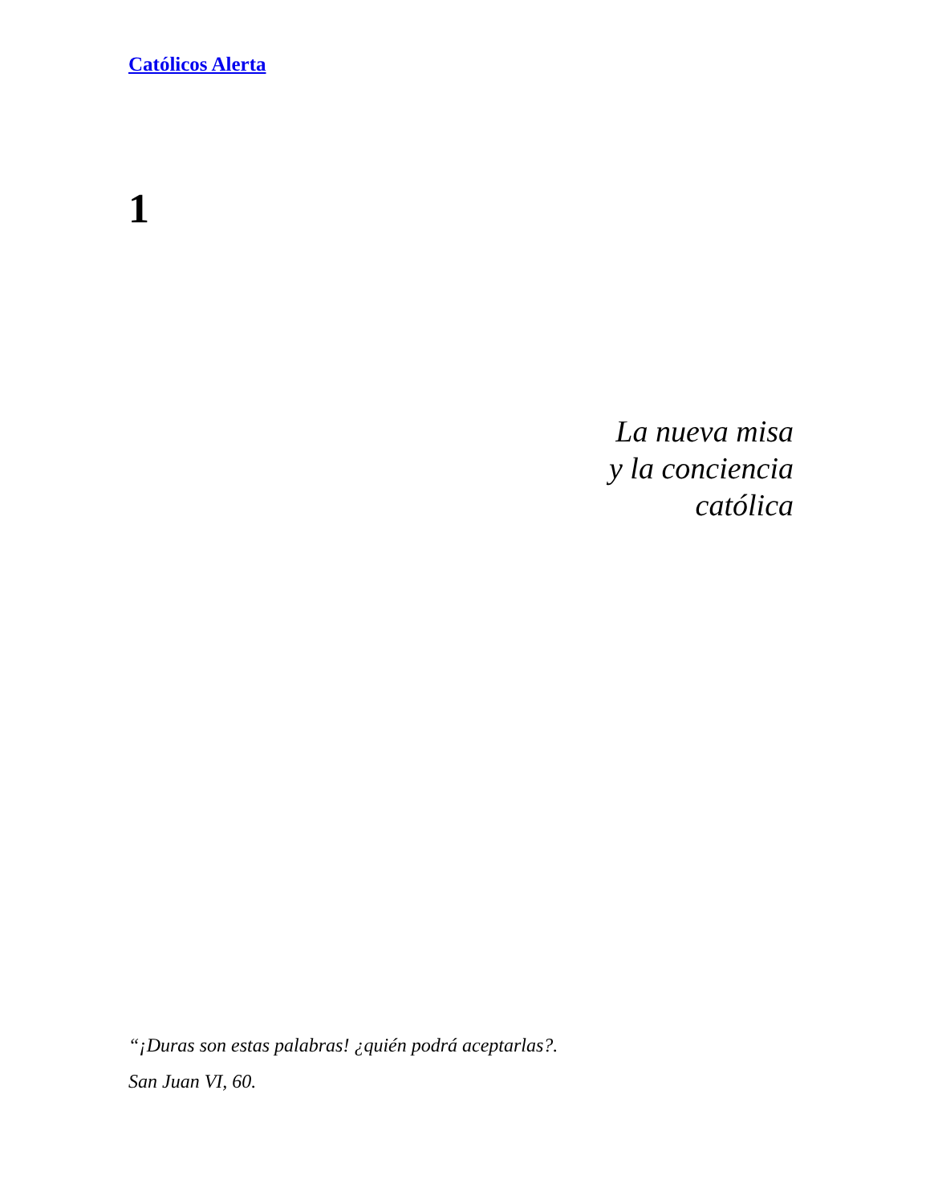Católicos Alerta
1
La nueva misa
y la conciencia
católica
“¡Duras son estas palabras! ¿quién podrá aceptarlas?.
San Juan VI, 60.